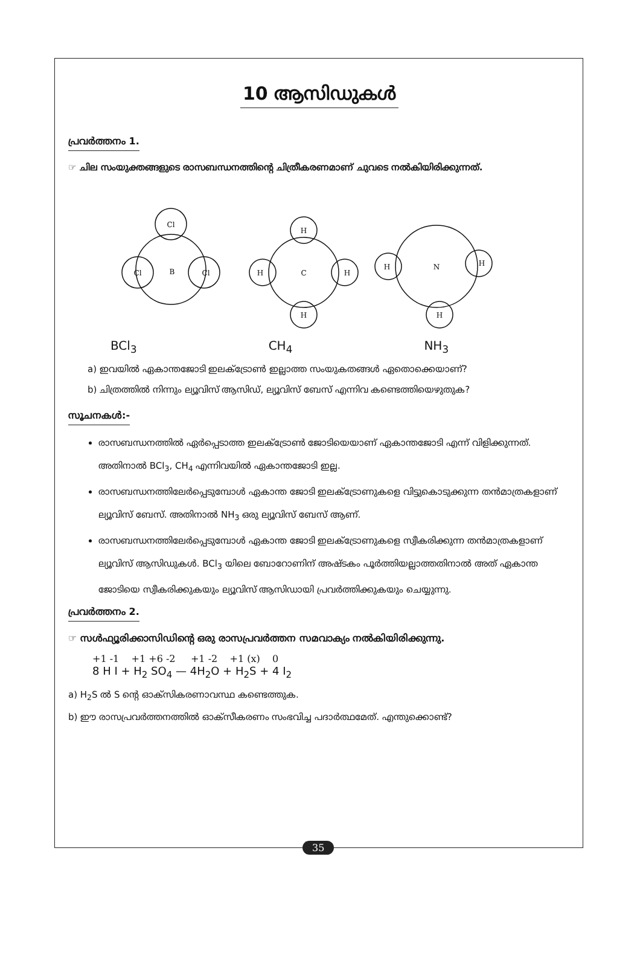10 ആസിഡുകൾ
പ്രവർത്തനം 1.
☞ ചില സംയുക്തങ്ങളുടെ രാസബന്ധനത്തിന്റെ ചിത്രീകരണമാണ് ചുവടെ നൽകിയിരിക്കുന്നത്.
Cl
B
Cl
Cl
H
C
H
H
H
N
H
H
H
BCl<sub>3</sub> CH<sub>4</sub> NH<sub>3</sub>
a) ഇവയിൽ ഏകാന്തജോടി ഇലക്ട്രോൺ ഇല്ലാത്ത സംയുകതങ്ങൾ ഏതൊക്കെയാണ്?
b) ചിത്രത്തിൽ നിന്നും ല്യൂവിസ് ആസിഡ്, ല്യൂവിസ് ബേസ് എന്നിവ കണ്ടെത്തിയെഴുതുക?
സൂചനകൾ:-
രാസബന്ധനത്തിൽ ഏർപ്പെടാത്ത ഇലക്ട്രോൺ ജോടിയെയാണ് ഏകാന്തജോടി എന്ന് വിളിക്കുന്നത്. അതിനാൽ BCl<sub>3</sub>, CH<sub>4</sub> എന്നിവയിൽ ഏകാന്തജോടി ഇല്ല.
രാസബന്ധനത്തിലേർപ്പെടുമ്പോൾ ഏകാന്ത ജോടി ഇലക്ട്രോണുകളെ വിട്ടുകൊടുക്കുന്ന തൻമാത്രകളാണ് ല്യൂവിസ് ബേസ്. അതിനാൽ NH<sub>3</sub> ഒരു ല്യൂവിസ് ബേസ് ആണ്.
രാസബന്ധനത്തിലേർപ്പെടുമ്പോൾ ഏകാന്ത ജോടി ഇലക്ട്രോണുകളെ സ്വീകരിക്കുന്ന തൻമാത്രകളാണ് ല്യൂവിസ് ആസിഡുകൾ. BCl<sub>3</sub> യിലെ ബോറോണിന് അഷ്ടകം പൂർത്തിയല്ലാത്തതിനാൽ അത് ഏകാന്ത ജോടിയെ സ്വീകരിക്കുകയും ല്യൂവിസ് ആസിഡായി പ്രവർത്തിക്കുകയും ചെയ്യുന്നു.
പ്രവർത്തനം 2.
☞ സൾഫ്യൂരിക്കാസിഡിന്റെ ഒരു രാസപ്രവർത്തന സമവാക്യം നൽകിയിരിക്കുന്നു.
+1 -1 +1 +6 -2 +1 -2 +1 (x) 0
8 H I + H<sub>2</sub> SO<sub>4</sub> — 4H<sub>2</sub>O + H<sub>2</sub>S + 4 I<sub>2</sub>
a) H<sub>2</sub>S ൽ S ന്റെ ഓക്സികരണാവസ്ഥ കണ്ടെത്തുക.
b) ഈ രാസപ്രവർത്തനത്തിൽ ഓക്സീകരണം സംഭവിച്ച പദാർത്ഥമേത്. എന്തുക്കൊണ്ട്?
35